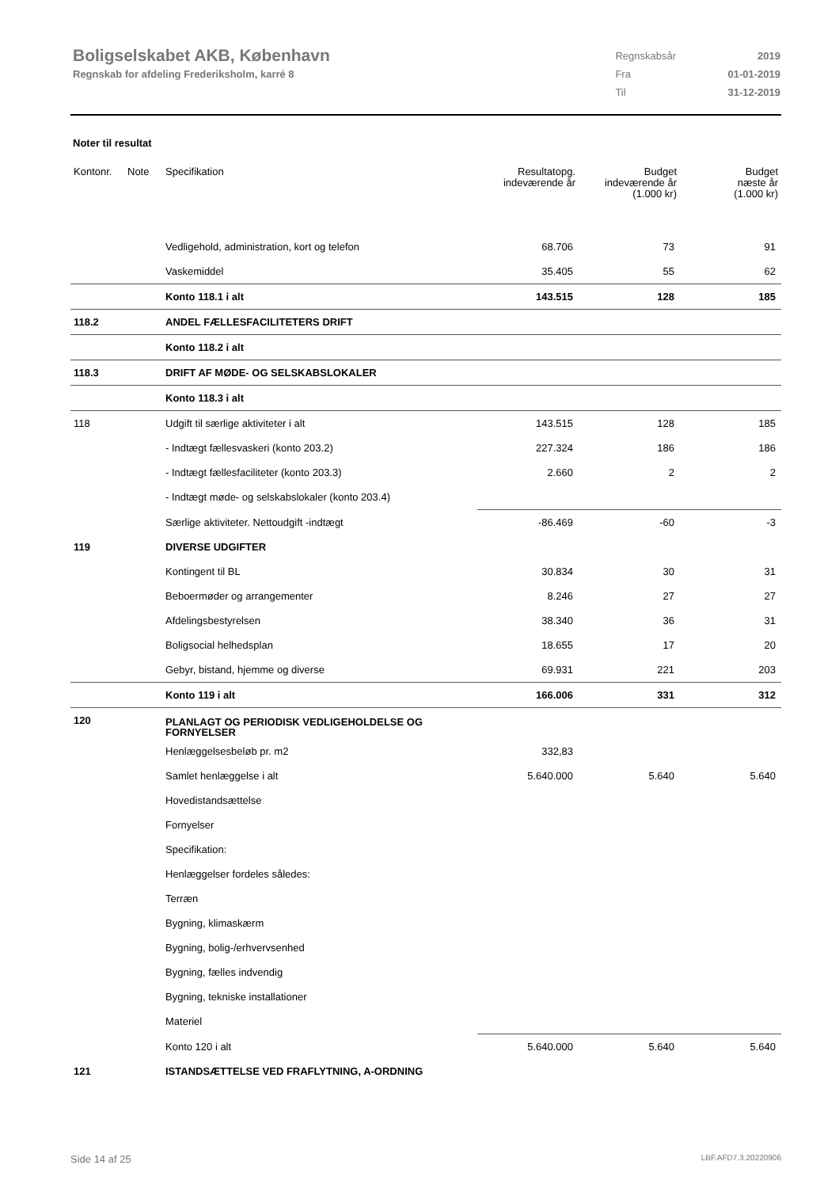Boligselskabet AKB, København
Regnskab for afdeling Frederiksholm, karré 8
| Regnskabsår | 2019 |
| Fra | 01-01-2019 |
| Til | 31-12-2019 |
Noter til resultat
| Kontonr. | Note | Specifikation | Resultatopg. indeværende år | Budget indeværende år (1.000 kr) | Budget næste år (1.000 kr) |
| --- | --- | --- | --- | --- | --- |
| | | Vedligehold, administration, kort og telefon | 68.706 | 73 | 91 |
| | | Vaskemiddel | 35.405 | 55 | 62 |
| | | Konto 118.1 i alt | 143.515 | 128 | 185 |
| 118.2 | | ANDEL FÆLLESFACILITETERS DRIFT | | | |
| | | Konto 118.2 i alt | | | |
| 118.3 | | DRIFT AF MØDE- OG SELSKABSLOKALER | | | |
| | | Konto 118.3 i alt | | | |
| 118 | | Udgift til særlige aktiviteter i alt | 143.515 | 128 | 185 |
| | | - Indtægt fællesvaskeri (konto 203.2) | 227.324 | 186 | 186 |
| | | - Indtægt fællesfaciliteter (konto 203.3) | 2.660 | 2 | 2 |
| | | - Indtægt møde- og selskabslokaler (konto 203.4) | | | |
| | | Særlige aktiviteter. Nettoudgift -indtægt | -86.469 | -60 | -3 |
| 119 | | DIVERSE UDGIFTER | | | |
| | | Kontingent til BL | 30.834 | 30 | 31 |
| | | Beboermøder og arrangementer | 8.246 | 27 | 27 |
| | | Afdelingsbestyrelsen | 38.340 | 36 | 31 |
| | | Boligsocial helhedsplan | 18.655 | 17 | 20 |
| | | Gebyr, bistand, hjemme og diverse | 69.931 | 221 | 203 |
| | | Konto 119 i alt | 166.006 | 331 | 312 |
| 120 | | PLANLAGT OG PERIODISK VEDLIGEHOLDELSE OG FORNYELSER | | | |
| | | Henlæggelsesbeløb pr. m2 | 332,83 | | |
| | | Samlet henlæggelse i alt | 5.640.000 | 5.640 | 5.640 |
| | | Hovedistandsættelse | | | |
| | | Fornyelser | | | |
| | | Specifikation: | | | |
| | | Henlæggelser fordeles således: | | | |
| | | Terræn | | | |
| | | Bygning, klimaskærm | | | |
| | | Bygning, bolig-/erhvervsenhed | | | |
| | | Bygning, fælles indvendig | | | |
| | | Bygning, tekniske installationer | | | |
| | | Materiel | | | |
| | | Konto 120 i alt | 5.640.000 | 5.640 | 5.640 |
| 121 | | ISTANDSÆTTELSE VED FRAFLYTNING, A-ORDNING | | | |
Side 14 af 25 LBF.AFD7.3.20220906